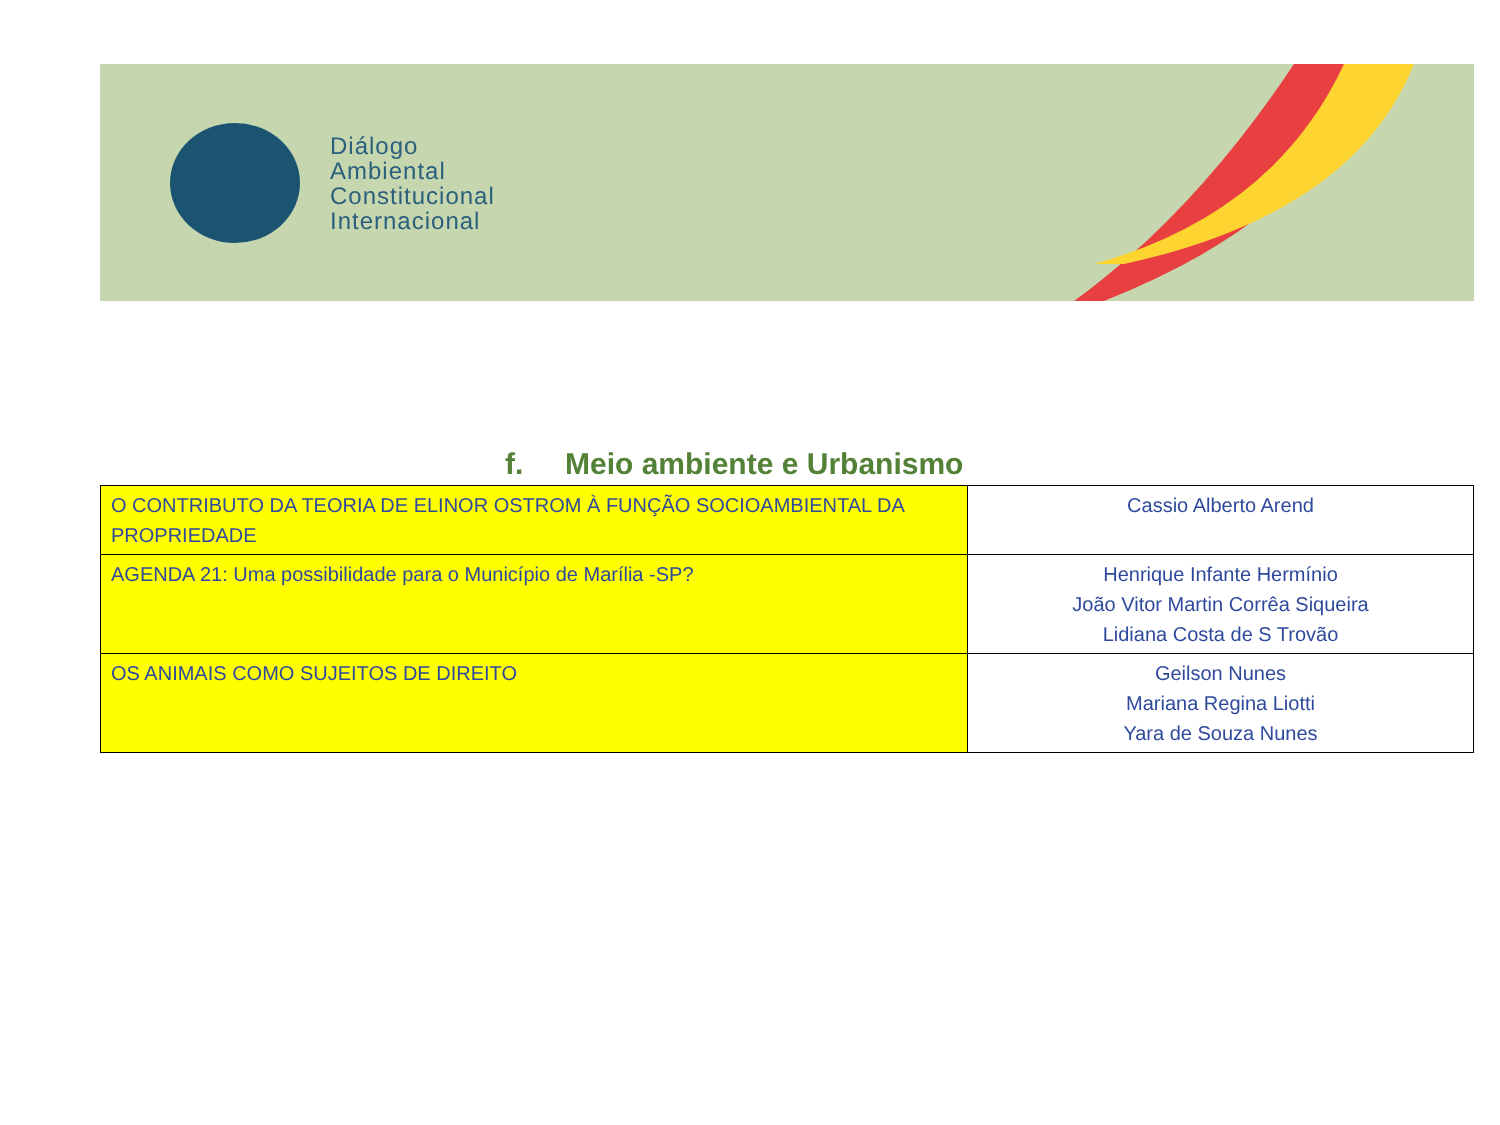Diálogo
Ambiental
Constitucional
Internacional
f. Meio ambiente e Urbanismo
| O CONTRIBUTO DA TEORIA DE ELINOR OSTROM À FUNÇÃO SOCIOAMBIENTAL DA PROPRIEDADE | Cassio Alberto Arend |
| AGENDA 21: Uma possibilidade para o Município de Marília -SP? | Henrique Infante Hermínio João Vitor Martin Corrêa Siqueira Lidiana Costa de S Trovão |
| OS ANIMAIS COMO SUJEITOS DE DIREITO | Geilson Nunes Mariana Regina Liotti Yara de Souza Nunes |